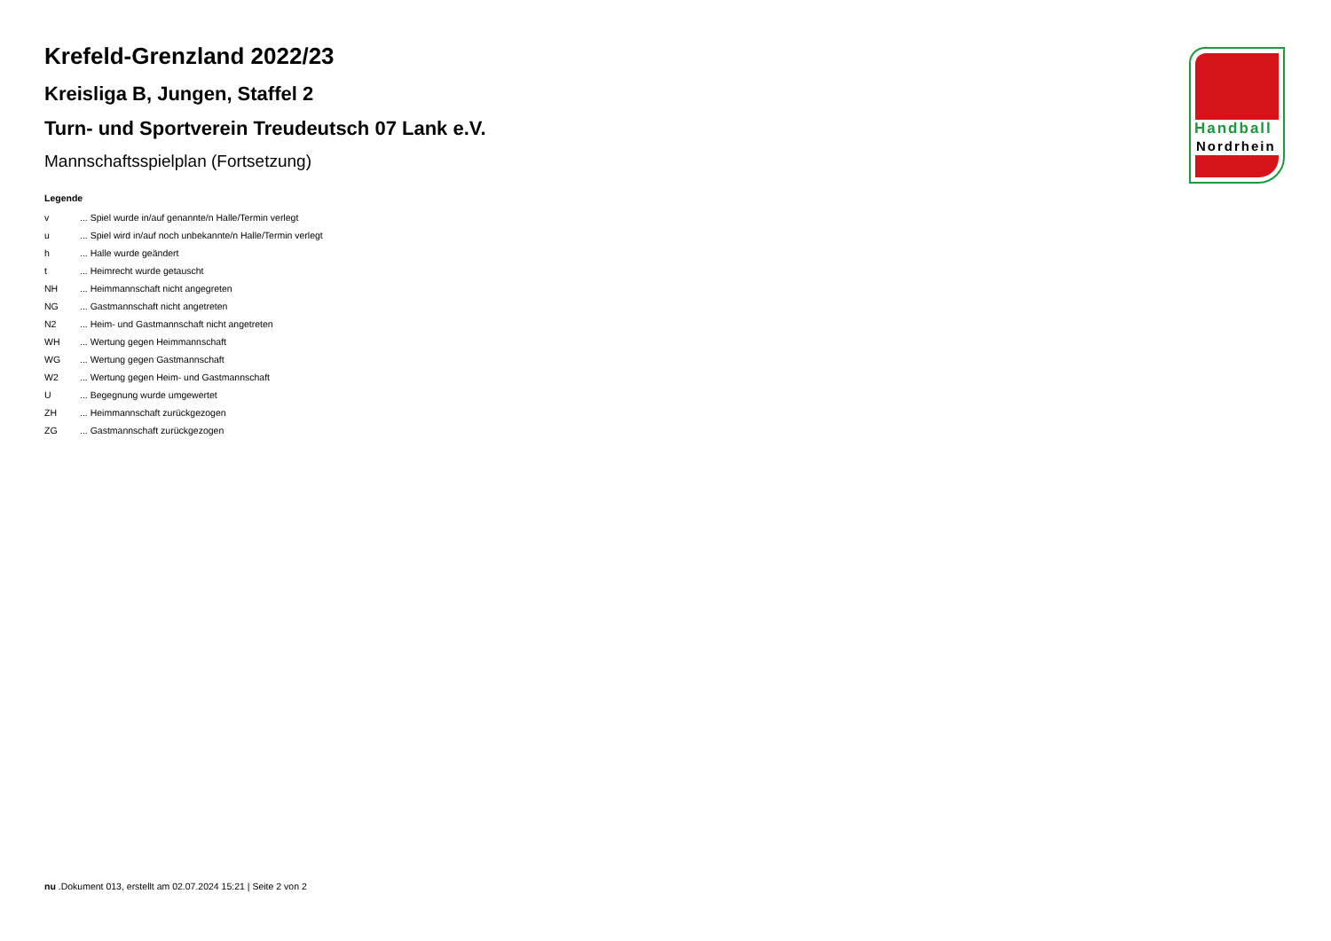Krefeld-Grenzland 2022/23
Kreisliga B, Jungen, Staffel 2
Turn- und Sportverein Treudeutsch 07 Lank e.V.
Mannschaftsspielplan (Fortsetzung)
Legende
| v | ... Spiel wurde in/auf genannte/n Halle/Termin verlegt |
| u | ... Spiel wird in/auf noch unbekannte/n Halle/Termin verlegt |
| h | ... Halle wurde geändert |
| t | ... Heimrecht wurde getauscht |
| NH | ... Heimmannschaft nicht angegreten |
| NG | ... Gastmannschaft nicht angetreten |
| N2 | ... Heim- und Gastmannschaft nicht angetreten |
| WH | ... Wertung gegen Heimmannschaft |
| WG | ... Wertung gegen Gastmannschaft |
| W2 | ... Wertung gegen Heim- und Gastmannschaft |
| U | ... Begegnung wurde umgewertet |
| ZH | ... Heimmannschaft zurückgezogen |
| ZG | ... Gastmannschaft zurückgezogen |
Handball
Nordrhein
nu .Dokument 013, erstellt am 02.07.2024 15:21 | Seite 2 von 2